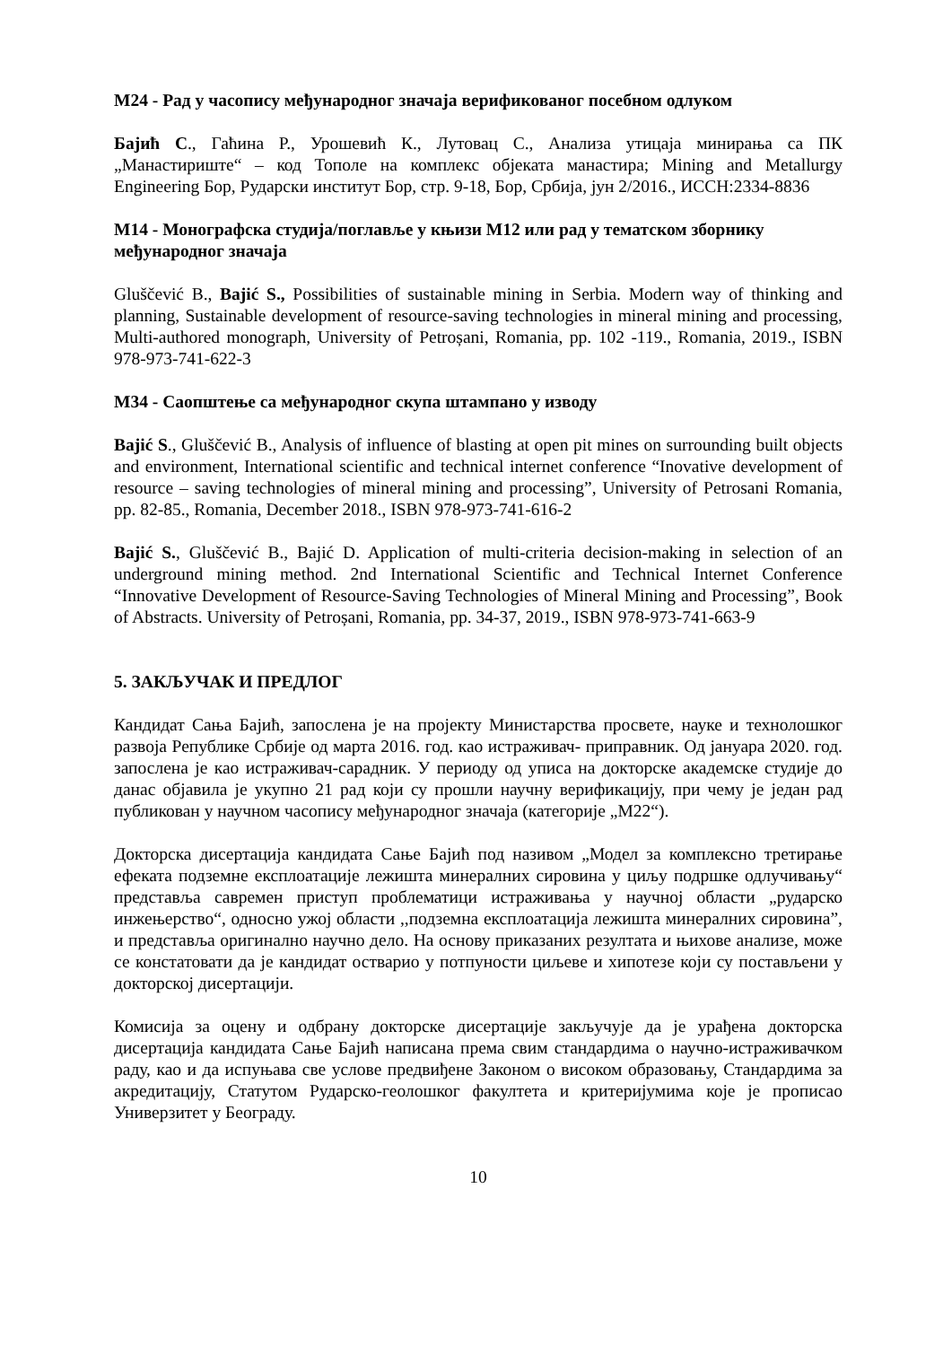М24 - Рад у часопису међународног значаја верификованог посебном одлуком
Бајић С., Гаћина Р., Урошевић К., Лутовац С., Анализа утицаја минирања са ПК „Манастириште“ – код Тополе на комплекс објеката манастира; Mining and Metallurgy Engineering Бор, Рударски институт Бор, стр. 9-18, Бор, Србија, јун 2/2016., ИССН:2334-8836
М14 - Монографска студија/поглавље у књизи М12 или рад у тематском зборнику међународног значаја
Gluščević B., Bajić S., Possibilities of sustainable mining in Serbia. Modern way of thinking and planning, Sustainable development of resource-saving technologies in mineral mining and processing, Multi-authored monograph, University of Petroșani, Romania, pp. 102 -119., Romania, 2019., ISBN 978-973-741-622-3
М34 - Саопштење са међународног скупа штампано у изводу
Bajić S., Gluščević B., Analysis of influence of blasting at open pit mines on surrounding built objects and environment, International scientific and technical internet conference “Inovative development of resource – saving technologies of mineral mining and processing”, University of Petrosani Romania, pp. 82-85., Romania, December 2018., ISBN 978-973-741-616-2
Bajić S., Gluščević B., Bajić D. Application of multi-criteria decision-making in selection of an underground mining method. 2nd International Scientific and Technical Internet Conference “Innovative Development of Resource-Saving Technologies of Mineral Mining and Processing”, Book of Abstracts. University of Petroșani, Romania, pp. 34-37, 2019., ISBN 978-973-741-663-9
5. ЗАКЉУЧАК И ПРЕДЛОГ
Кандидат Сања Бајић, запослена је на пројекту Министарства просвете, науке и технолошког развоја Републике Србије од марта 2016. год. као истраживач- приправник. Од јануара 2020. год. запослена је као истраживач-сарадник. У периоду од уписа на докторске академске студије до данас објавила је укупно 21 рад који су прошли научну верификацију, при чему је један рад публикован у научном часопису међународног значаја (категорије „М22“).
Докторска дисертација кандидата Сање Бајић под називом „Модел за комплексно третирање ефеката подземне експлоатације лежишта минералних сировина у циљу подршке одлучивању“ представља савремен приступ проблематици истраживања у научној области „рударско инжењерство“, односно ужој области ,,подземна експлоатација лежишта минералних сировина”, и представља оригинално научно дело. На основу приказаних резултата и њихове анализе, може се констатовати да је кандидат остварио у потпуности циљеве и хипотезе који су постављени у докторској дисертацији.
Комисија за оцену и одбрану докторске дисертације закључује да је урађена докторска дисертација кандидата Сање Бајић написана према свим стандардима о научно-истраживачком раду, као и да испуњава све услове предвиђене Законом о високом образовању, Стандардима за акредитацију, Статутом Рударско-геолошког факултета и критеријумима које је прописао Универзитет у Београду.
10